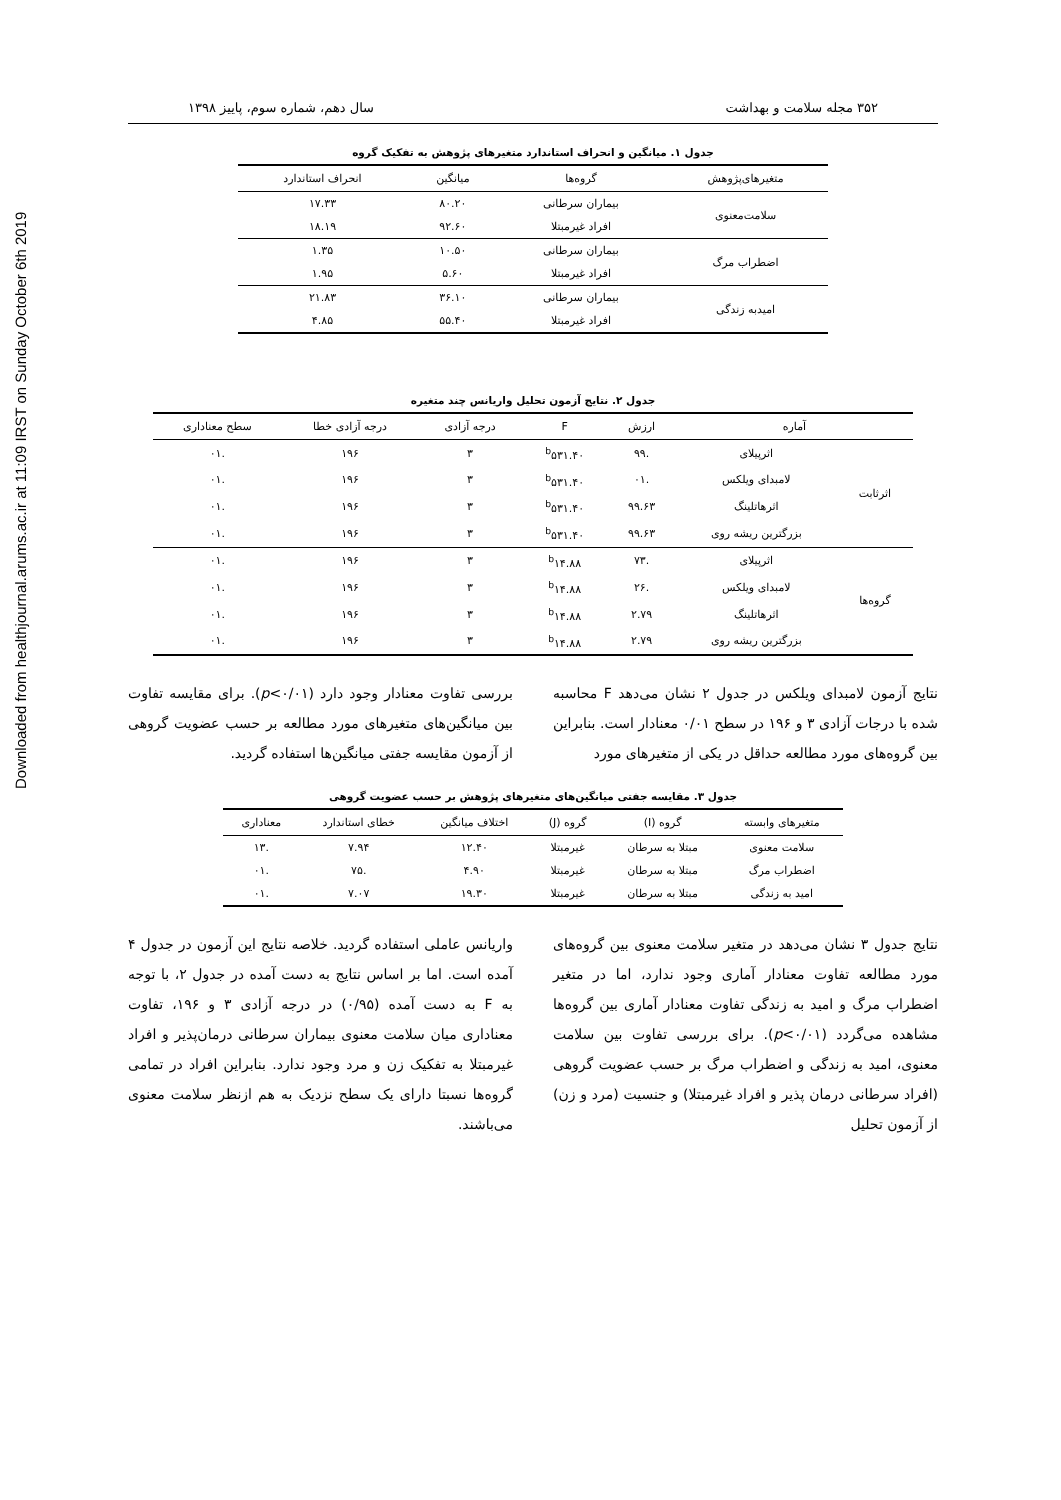Downloaded from healthjournal.arums.ac.ir at 11:09 IRST on Sunday October 6th 2019
۳۵۲ مجله سلامت و بهداشت سال دهم، شماره سوم، پاییز ۱۳۹۸
جدول ۱. میانگین و انحراف استاندارد متغیرهای پژوهش به تفکیک گروه
| متغیرهای‌پژوهش | گروه‌ها | میانگین | انحراف استاندارد |
| --- | --- | --- | --- |
| سلامت‌معنوی | بیماران سرطانی | ۸۰.۲۰ | ۱۷.۳۳ |
| | افراد غیرمبتلا | ۹۲.۶۰ | ۱۸.۱۹ |
| اضطراب مرگ | بیماران سرطانی | ۱۰.۵۰ | ۱.۳۵ |
| | افراد غیرمبتلا | ۵.۶۰ | ۱.۹۵ |
| امیدبه زندگی | بیماران سرطانی | ۳۶.۱۰ | ۲۱.۸۳ |
| | افراد غیرمبتلا | ۵۵.۴۰ | ۴.۸۵ |
جدول ۲. نتایج آزمون تحلیل واریانس چند متغیره
| آماره | | ارزش | F | درجه آزادی | درجه آزادی خطا | سطح معناداری |
| --- | --- | --- | --- | --- | --- | --- |
| اثرثابت | اثرپیلای | .۹۹ | <sup>b</sup> ۵۳۱.۴۰ | ۳ | ۱۹۶ | .۰۱ |
| | لامبدای ویلکس | .۰۱ | <sup>b</sup> ۵۳۱.۴۰ | ۳ | ۱۹۶ | .۰۱ |
| | اثرهاتلینگ | ۹۹.۶۳ | <sup>b</sup> ۵۳۱.۴۰ | ۳ | ۱۹۶ | .۰۱ |
| | بزرگترین ریشه روی | ۹۹.۶۳ | <sup>b</sup> ۵۳۱.۴۰ | ۳ | ۱۹۶ | .۰۱ |
| گروه‌ها | اثرپیلای | .۷۳ | <sup>b</sup> ۱۴.۸۸ | ۳ | ۱۹۶ | .۰۱ |
| | لامبدای ویلکس | .۲۶ | <sup>b</sup> ۱۴.۸۸ | ۳ | ۱۹۶ | .۰۱ |
| | اثرهاتلینگ | ۲.۷۹ | <sup>b</sup> ۱۴.۸۸ | ۳ | ۱۹۶ | .۰۱ |
| | بزرگترین ریشه روی | ۲.۷۹ | <sup>b</sup> ۱۴.۸۸ | ۳ | ۱۹۶ | .۰۱ |
نتایج آزمون لامبدای ویلکس در جدول ۲ نشان می‌دهد F محاسبه شده با درجات آزادی ۳ و ۱۹۶ در سطح ۰/۰۱ معنادار است. بنابراین بین گروه‌های مورد مطالعه حداقل در یکی از متغیرهای مورد
بررسی تفاوت معنادار وجود دارد (p<۰/۰۱). برای مقایسه تفاوت بین میانگین‌های متغیرهای مورد مطالعه بر حسب عضویت گروهی از آزمون مقایسه جفتی میانگین‌ها استفاده گردید.
جدول ۳. مقایسه جفتی میانگین‌های متغیرهای پژوهش بر حسب عضویت گروهی
| متغیرهای وابسته | گروه (I) | گروه (J) | اختلاف میانگین | خطای استاندارد | معناداری |
| --- | --- | --- | --- | --- | --- |
| سلامت معنوی | مبتلا به سرطان | غیرمبتلا | ۱۲.۴۰ | ۷.۹۴ | .۱۳ |
| اضطراب مرگ | مبتلا به سرطان | غیرمبتلا | ۴.۹۰ | .۷۵ | .۰۱ |
| امید به زندگی | مبتلا به سرطان | غیرمبتلا | ۱۹.۳۰ | ۷.۰۷ | .۰۱ |
نتایج جدول ۳ نشان می‌دهد در متغیر سلامت معنوی بین گروه‌های مورد مطالعه تفاوت معنادار آماری وجود ندارد، اما در متغیر اضطراب مرگ و امید به زندگی تفاوت معنادار آماری بین گروه‌ها مشاهده می‌گردد (p<۰/۰۱). برای بررسی تفاوت بین سلامت معنوی، امید به زندگی و اضطراب مرگ بر حسب عضویت گروهی (افراد سرطانی درمان پذیر و افراد غیرمبتلا) و جنسیت (مرد و زن) از آزمون تحلیل
واریانس عاملی استفاده گردید. خلاصه نتایج این آزمون در جدول ۴ آمده است. اما بر اساس نتایج به دست آمده در جدول ۲، با توجه به F به دست آمده (۰/۹۵) در درجه آزادی ۳ و ۱۹۶، تفاوت معناداری میان سلامت معنوی بیماران سرطانی درمان‌پذیر و افراد غیرمبتلا به تفکیک زن و مرد وجود ندارد. بنابراین افراد در تمامی گروه‌ها نسبتا دارای یک سطح نزدیک به هم ازنظر سلامت معنوی می‌باشند.